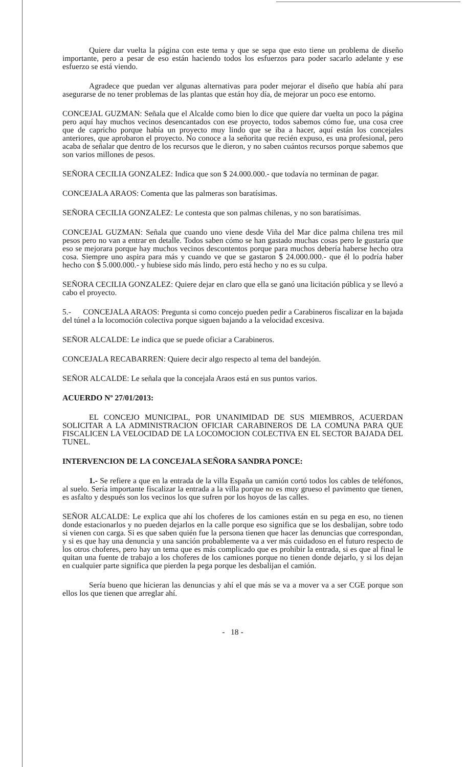Quiere dar vuelta la página con este tema y que se sepa que esto tiene un problema de diseño importante, pero a pesar de eso están haciendo todos los esfuerzos para poder sacarlo adelante y ese esfuerzo se está viendo.
Agradece que puedan ver algunas alternativas para poder mejorar el diseño que había ahí para asegurarse de no tener problemas de las plantas que están hoy día, de mejorar un poco ese entorno.
CONCEJAL GUZMAN: Señala que el Alcalde como bien lo dice que quiere dar vuelta un poco la página pero aquí hay muchos vecinos desencantados con ese proyecto, todos sabemos cómo fue, una cosa cree que de capricho porque había un proyecto muy lindo que se iba a hacer, aquí están los concejales anteriores, que aprobaron el proyecto. No conoce a la señorita que recién expuso, es una profesional, pero acaba de señalar que dentro de los recursos que le dieron, y no saben cuántos recursos porque sabemos que son varios millones de pesos.
SEÑORA CECILIA GONZALEZ: Indica que son $ 24.000.000.- que todavía no terminan de pagar.
CONCEJALA ARAOS: Comenta que las palmeras son baratísimas.
SEÑORA CECILIA GONZALEZ: Le contesta que son palmas chilenas, y no son baratísimas.
CONCEJAL GUZMAN: Señala que cuando uno viene desde Viña del Mar dice palma chilena tres mil pesos pero no van a entrar en detalle. Todos saben cómo se han gastado muchas cosas pero le gustaría que eso se mejorara porque hay muchos vecinos descontentos porque para muchos debería haberse hecho otra cosa. Siempre uno aspira para más y cuando ve que se gastaron $ 24.000.000.- que él lo podría haber hecho con $ 5.000.000.- y hubiese sido más lindo, pero está hecho y no es su culpa.
SEÑORA CECILIA GONZALEZ: Quiere dejar en claro que ella se ganó una licitación pública y se llevó a cabo el proyecto.
5.- CONCEJALA ARAOS: Pregunta si como concejo pueden pedir a Carabineros fiscalizar en la bajada del túnel a la locomoción colectiva porque siguen bajando a la velocidad excesiva.
SEÑOR ALCALDE: Le indica que se puede oficiar a Carabineros.
CONCEJALA RECABARREN: Quiere decir algo respecto al tema del bandejón.
SEÑOR ALCALDE: Le señala que la concejala Araos está en sus puntos varios.
ACUERDO Nº 27/01/2013:
EL CONCEJO MUNICIPAL, POR UNANIMIDAD DE SUS MIEMBROS, ACUERDAN SOLICITAR A LA ADMINISTRACION OFICIAR CARABINEROS DE LA COMUNA PARA QUE FISCALICEN LA VELOCIDAD DE LA LOCOMOCION COLECTIVA EN EL SECTOR BAJADA DEL TUNEL.
INTERVENCION DE LA CONCEJALA SEÑORA SANDRA PONCE:
1.- Se refiere a que en la entrada de la villa España un camión cortó todos los cables de teléfonos, al suelo. Sería importante fiscalizar la entrada a la villa porque no es muy grueso el pavimento que tienen, es asfalto y después son los vecinos los que sufren por los hoyos de las calles.
SEÑOR ALCALDE: Le explica que ahí los choferes de los camiones están en su pega en eso, no tienen donde estacionarlos y no pueden dejarlos en la calle porque eso significa que se los desbalijan, sobre todo si vienen con carga. Si es que saben quién fue la persona tienen que hacer las denuncias que correspondan, y si es que hay una denuncia y una sanción probablemente va a ver más cuidadoso en el futuro respecto de los otros choferes, pero hay un tema que es más complicado que es prohibir la entrada, si es que al final le quitan una fuente de trabajo a los choferes de los camiones porque no tienen donde dejarlo, y si los dejan en cualquier parte significa que pierden la pega porque les desbalijan el camión.
Sería bueno que hicieran las denuncias y ahí el que más se va a mover va a ser CGE porque son ellos los que tienen que arreglar ahí.
- 18 -